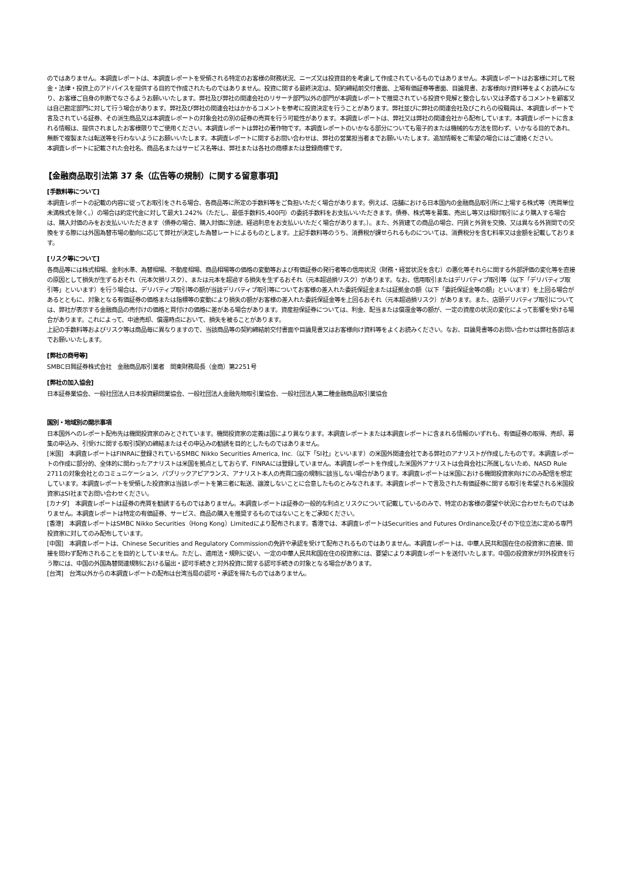のではありません。本調査レポートは、本調査レポートを受領される特定のお客様の財務状況、ニーズ又は投資目的を考慮して作成されているものではありません。本調査レポートはお客様に対して税金・法律・投資上のアドバイスを提供する目的で作成されたものではありません。投資に関する最終決定は、契約締結前交付書面、上場有価証券等書面、目論見書、お客様向け資料等をよくお読みになり、お客様ご自身の判断でなさるようお願いいたします。弊社及び弊社の関連会社のリサーチ部門以外の部門が本調査レポートで推奨されている投資や見解と整合しない又は矛盾するコメントを顧客又は自己勘定部門に対して行う場合があります。弊社及び弊社の関連会社はかかるコメントを参考に投資決定を行うことがあります。弊社並びに弊社の関連会社及びこれらの役職員は、本調査レポートで言及されている証券、その派生商品又は本調査レポートの対象会社の別の証券の売買を行う可能性があります。本調査レポートは、弊社又は弊社の関連会社から配布しています。本調査レポートに含まれる情報は、提供されましたお客様限りでご使用ください。本調査レポートは弊社の著作物です。本調査レポートのいかなる部分についても電子的または機械的な方法を問わず、いかなる目的であれ、無断で複製または転送等を行わないようにお願いいたします。本調査レポートに関するお問い合わせは、弊社の営業担当者までお願いいたします。追加情報をご希望の場合にはご連絡ください。
本調査レポートに記載された会社名、商品名またはサービス名等は、弊社または各社の商標または登録商標です。
【金融商品取引法第 37 条（広告等の規制）に関する留意事項】
[手数料等について]
本調査レポートの記載の内容に従ってお取引をされる場合、各商品等に所定の手数料等をご負担いただく場合があります。例えば、店舗における日本国内の金融商品取引所に上場する株式等（売買単位未満株式を除く。）の場合は約定代金に対して最大1.242%（ただし、最低手数料5,400円）の委託手数料をお支払いいただきます。債券、株式等を募集、売出し等又は相対取引により購入する場合は、購入対価のみをお支払いいただきます（債券の場合、購入対価に別途、経過利息をお支払いいただく場合があります。）。また、外貨建ての商品の場合、円貨と外貨を交換、又は異なる外貨間での交換をする際には外国為替市場の動向に応じて弊社が決定した為替レートによるものとします。上記手数料等のうち、消費税が課せられるものについては、消費税分を含む料率又は金額を記載しております。
[リスク等について]
各商品等には株式相場、金利水準、為替相場、不動産相場、商品相場等の価格の変動等および有価証券の発行者等の信用状況（財務・経営状況を含む）の悪化等それらに関する外部評価の変化等を直接の原因として損失が生ずるおそれ（元本欠損リスク）、または元本を超過する損失を生ずるおそれ（元本超過損リスク）があります。なお、信用取引またはデリバティブ取引等（以下「デリバティブ取引等」といいます）を行う場合は、デリバティブ取引等の額が当該デリバティブ取引等についてお客様の差入れた委託保証金または証拠金の額（以下「委託保証金等の額」といいます）を上回る場合があるとともに、対象となる有価証券の価格または指標等の変動により損失の額がお客様の差入れた委託保証金等を上回るおそれ（元本超過損リスク）があります。また、店頭デリバティブ取引については、弊社が表示する金融商品の売付けの価格と買付けの価格に差がある場合があります。資産担保証券については、利金、配当または償還金等の額が、一定の資産の状況の変化によって影響を受ける場合があります。これによって、中途売却、償還時点において、損失を被ることがあります。
上記の手数料等およびリスク等は商品毎に異なりますので、当該商品等の契約締結前交付書面や目論見書又はお客様向け資料等をよくお読みください。なお、目論見書等のお問い合わせは弊社各部店までお願いいたします。
[弊社の商号等]
SMBC日興証券株式会社　金融商品取引業者　関東財務局長（金商）第2251号
[弊社の加入協会]
日本証券業協会、一般社団法人日本投資顧問業協会、一般社団法人金融先物取引業協会、一般社団法人第二種金融商品取引業協会
国別・地域別の開示事項
日本国外へのレポート配布先は機関投資家のみとされています。機関投資家の定義は国により異なります。本調査レポートまたは本調査レポートに含まれる情報のいずれも、有価証券の取得、売却、募集の申込み、引受けに関する取引契約の締結またはその申込みの勧誘を目的としたものではありません。
[米国]　本調査レポートはFINRAに登録されているSMBC Nikko Securities America, Inc.（以下「SI社」といいます）の米国外関連会社である弊社のアナリストが作成したものです。本調査レポートの作成に部分的、全体的に関わったアナリストは米国を拠点としておらず、FINRAには登録していません。本調査レポートを作成した米国外アナリストは会員会社に所属しないため、NASD Rule 2711の対象会社とのコミュニケーション、パブリックアピアランス、アナリスト本人の売買口座の規制に該当しない場合があります。本調査レポートは米国における機関投資家向けにのみ配信を想定しています。本調査レポートを受領した投資家は当該レポートを第三者に転送、譲渡しないことに合意したものとみなされます。本調査レポートで言及された有価証券に関する取引を希望される米国投資家はSI社までお問い合わせください。
[カナダ]　本調査レポートは証券の売買を勧誘するものではありません。本調査レポートは証券の一般的な利点とリスクについて記載しているのみで、特定のお客様の要望や状況に合わせたものではありません。本調査レポートは特定の有価証券、サービス、商品の購入を推奨するものではないことをご承知ください。
[香港]　本調査レポートはSMBC Nikko Securities（Hong Kong）Limitedにより配布されます。香港では、本調査レポートはSecurities and Futures Ordinance及びその下位立法に定める専門投資家に対してのみ配布しています。
[中国]　本調査レポートは、Chinese Securities and Regulatory Commissionの免許や承認を受けて配布されるものではありません。本調査レポートは、中華人民共和国在住の投資家に直接、間接を問わず配布されることを目的としていません。ただし、適用法・規則に従い、一定の中華人民共和国在住の投資家には、要望により本調査レポートを送付いたします。中国の投資家が対外投資を行う際には、中国の外国為替関連規制における届出・認可手続きと対外投資に関する認可手続きの対象となる場合があります。
[台湾]　台湾以外からの本調査レポートの配布は台湾当局の認可・承認を得たものではありません。